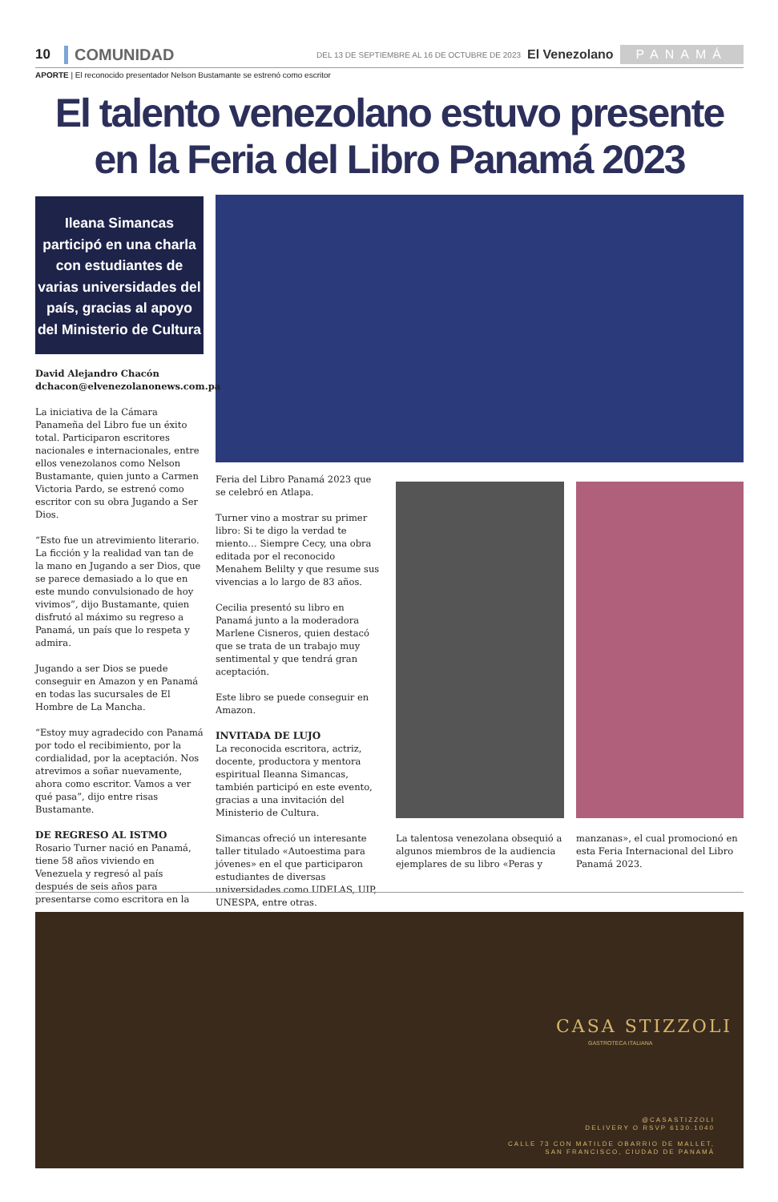10 COMUNIDAD DEL 13 DE SEPTIEMBRE AL 16 DE OCTUBRE DE 2023 El Venezolano PANAMÁ
APORTE | El reconocido presentador Nelson Bustamante se estrenó como escritor
El talento venezolano estuvo presente en la Feria del Libro Panamá 2023
Ileana Simancas participó en una charla con estudiantes de varias universidades del país, gracias al apoyo del Ministerio de Cultura
David Alejandro Chacón
dchacon@elvenezolanonews.com.pa
La iniciativa de la Cámara Panameña del Libro fue un éxito total. Participaron escritores nacionales e internacionales, entre ellos venezolanos como Nelson Bustamante, quien junto a Carmen Victoria Pardo, se estrenó como escritor con su obra Jugando a Ser Dios.
“Esto fue un atrevimiento literario. La ficción y la realidad van tan de la mano en Jugando a ser Dios, que se parece demasiado a lo que en este mundo convulsionado de hoy vivimos”, dijo Bustamante, quien disfrutó al máximo su regreso a Panamá, un país que lo respeta y admira.
Jugando a ser Dios se puede conseguir en Amazon y en Panamá en todas las sucursales de El Hombre de La Mancha.
“Estoy muy agradecido con Panamá por todo el recibimiento, por la cordialidad, por la aceptación. Nos atrevimos a soñar nuevamente, ahora como escritor. Vamos a ver qué pasa”, dijo entre risas Bustamante.
DE REGRESO AL ISTMO
Rosario Turner nació en Panamá, tiene 58 años viviendo en Venezuela y regresó al país después de seis años para presentarse como escritora en la
Feria del Libro Panamá 2023 que se celebró en Atlapa.
Turner vino a mostrar su primer libro: Si te digo la verdad te miento… Siempre Cecy, una obra editada por el reconocido Menahem Belilty y que resume sus vivencias a lo largo de 83 años.
Cecilia presentó su libro en Panamá junto a la moderadora Marlene Cisneros, quien destacó que se trata de un trabajo muy sentimental y que tendrá gran aceptación.
Este libro se puede conseguir en Amazon.
INVITADA DE LUJO
La reconocida escritora, actriz, docente, productora y mentora espiritual Ileanna Simancas, también participó en este evento, gracias a una invitación del Ministerio de Cultura.
Simancas ofreció un interesante taller titulado «Autoestima para jóvenes» en el que participaron estudiantes de diversas universidades como UDELAS, UIP, UNESPA, entre otras.
La talentosa venezolana obsequió a algunos miembros de la audiencia ejemplares de su libro «Peras y
manzanas», el cual promocionó en esta Feria Internacional del Libro Panamá 2023.
CASA STIZZOLI
GASTROTECA ITALIANA
@CASASTIZZOLI
DELIVERY O RSVP 6130.1040
CALLE 73 CON MATILDE OBARRIO DE MALLET,
SAN FRANCISCO, CIUDAD DE PANAMÁ